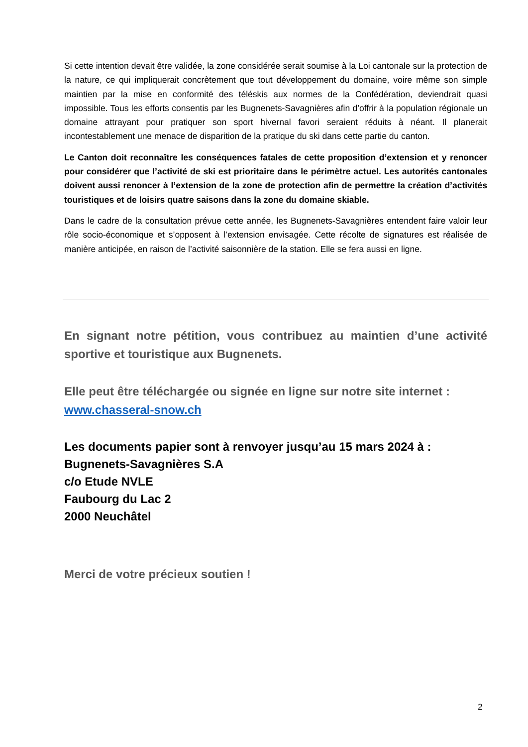Si cette intention devait être validée, la zone considérée serait soumise à la Loi cantonale sur la protection de la nature, ce qui impliquerait concrètement que tout développement du domaine, voire même son simple maintien par la mise en conformité des téléskis aux normes de la Confédération, deviendrait quasi impossible. Tous les efforts consentis par les Bugnenets-Savagnières afin d’offrir à la population régionale un domaine attrayant pour pratiquer son sport hivernal favori seraient réduits à néant. Il planerait incontestablement une menace de disparition de la pratique du ski dans cette partie du canton.
Le Canton doit reconnaître les conséquences fatales de cette proposition d’extension et y renoncer pour considérer que l’activité de ski est prioritaire dans le périmètre actuel. Les autorités cantonales doivent aussi renoncer à l’extension de la zone de protection afin de permettre la création d’activités touristiques et de loisirs quatre saisons dans la zone du domaine skiable.
Dans le cadre de la consultation prévue cette année, les Bugnenets-Savagnières entendent faire valoir leur rôle socio-économique et s’opposent à l’extension envisagée. Cette récolte de signatures est réalisée de manière anticipée, en raison de l’activité saisonnière de la station. Elle se fera aussi en ligne.
En signant notre pétition, vous contribuez au maintien d’une activité sportive et touristique aux Bugnenets.
Elle peut être téléchargée ou signée en ligne sur notre site internet :
www.chasseral-snow.ch
Les documents papier sont à renvoyer jusqu’au 15 mars 2024 à :
Bugnenets-Savagnières S.A
c/o Etude NVLE
Faubourg du Lac 2
2000 Neuchâtel
Merci de votre précieux soutien !
2